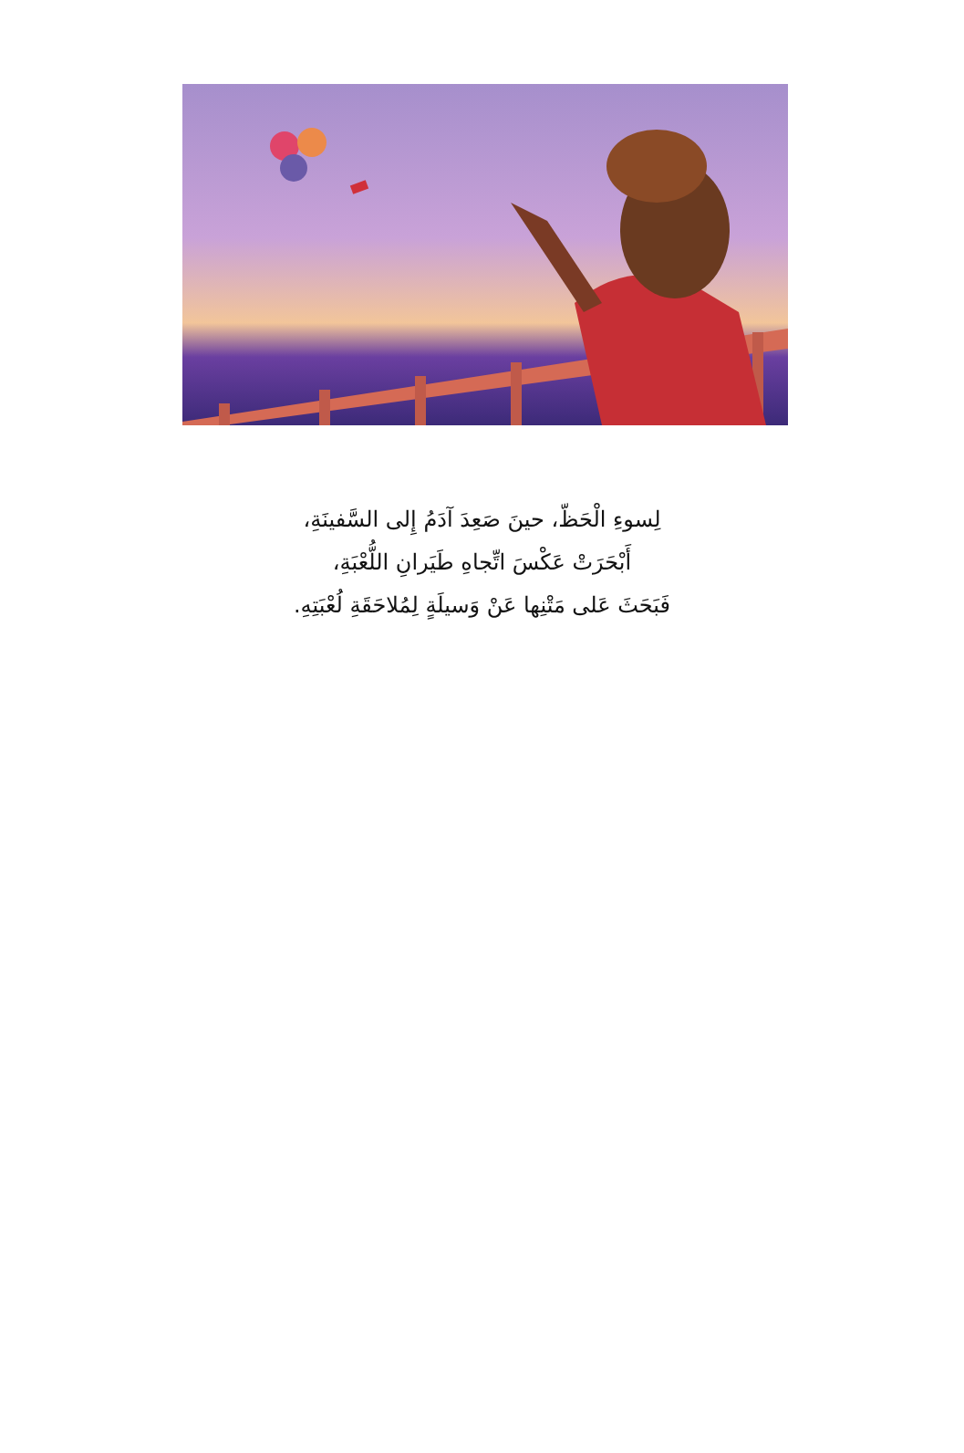لِسوءِ الْحَظّ، حينَ صَعِدَ آدَمُ إِلى السَّفينَةِ،
أَبْحَرَتْ عَكْسَ اتِّجاهِ طَيَرانِ اللُّعْبَةِ،
فَبَحَثَ عَلى مَتْنِها عَنْ وَسيلَةٍ لِمُلاحَقَةِ لُعْبَتِهِ.